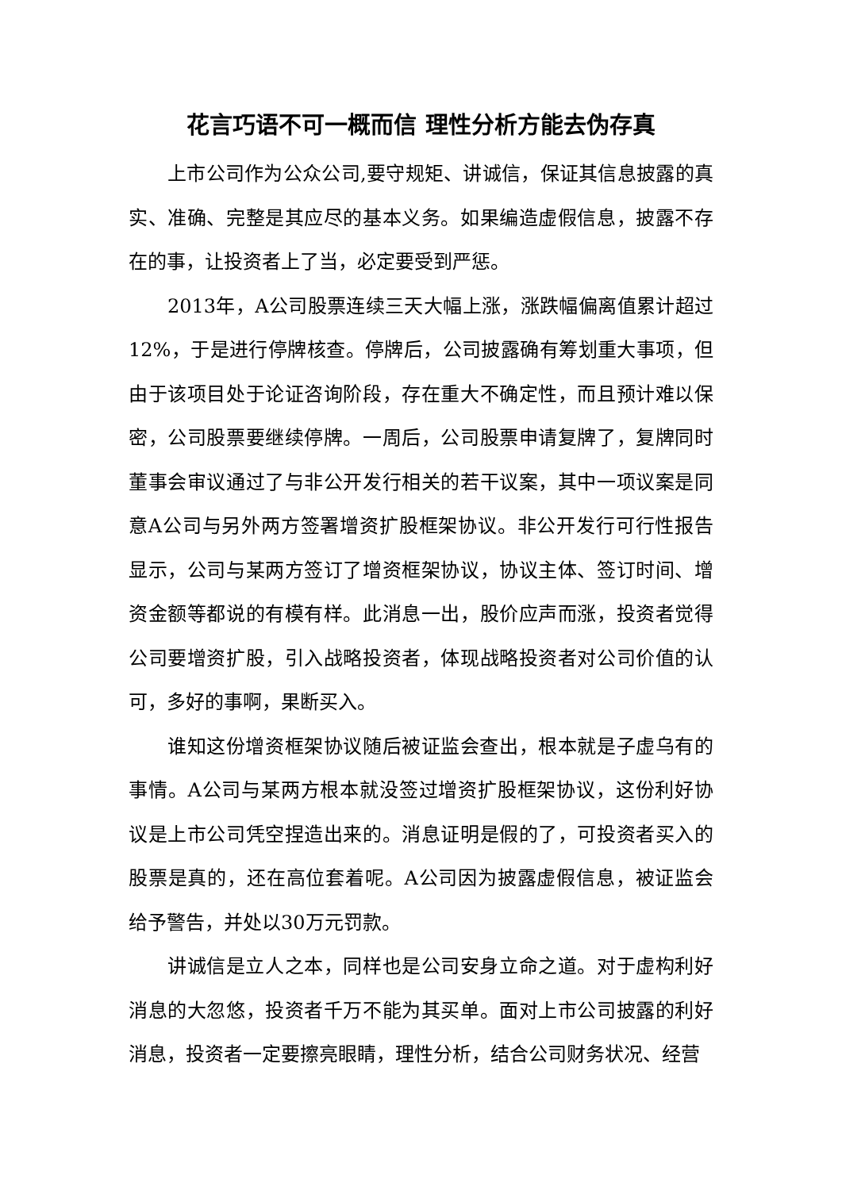花言巧语不可一概而信 理性分析方能去伪存真
上市公司作为公众公司,要守规矩、讲诚信，保证其信息披露的真实、准确、完整是其应尽的基本义务。如果编造虚假信息，披露不存在的事，让投资者上了当，必定要受到严惩。
2013年，A公司股票连续三天大幅上涨，涨跌幅偏离值累计超过12%，于是进行停牌核查。停牌后，公司披露确有筹划重大事项，但由于该项目处于论证咨询阶段，存在重大不确定性，而且预计难以保密，公司股票要继续停牌。一周后，公司股票申请复牌了，复牌同时董事会审议通过了与非公开发行相关的若干议案，其中一项议案是同意A公司与另外两方签署增资扩股框架协议。非公开发行可行性报告显示，公司与某两方签订了增资框架协议，协议主体、签订时间、增资金额等都说的有模有样。此消息一出，股价应声而涨，投资者觉得公司要增资扩股，引入战略投资者，体现战略投资者对公司价值的认可，多好的事啊，果断买入。
谁知这份增资框架协议随后被证监会查出，根本就是子虚乌有的事情。A公司与某两方根本就没签过增资扩股框架协议，这份利好协议是上市公司凭空捏造出来的。消息证明是假的了，可投资者买入的股票是真的，还在高位套着呢。A公司因为披露虚假信息，被证监会给予警告，并处以30万元罚款。
讲诚信是立人之本，同样也是公司安身立命之道。对于虚构利好消息的大忽悠，投资者千万不能为其买单。面对上市公司披露的利好消息，投资者一定要擦亮眼睛，理性分析，结合公司财务状况、经营